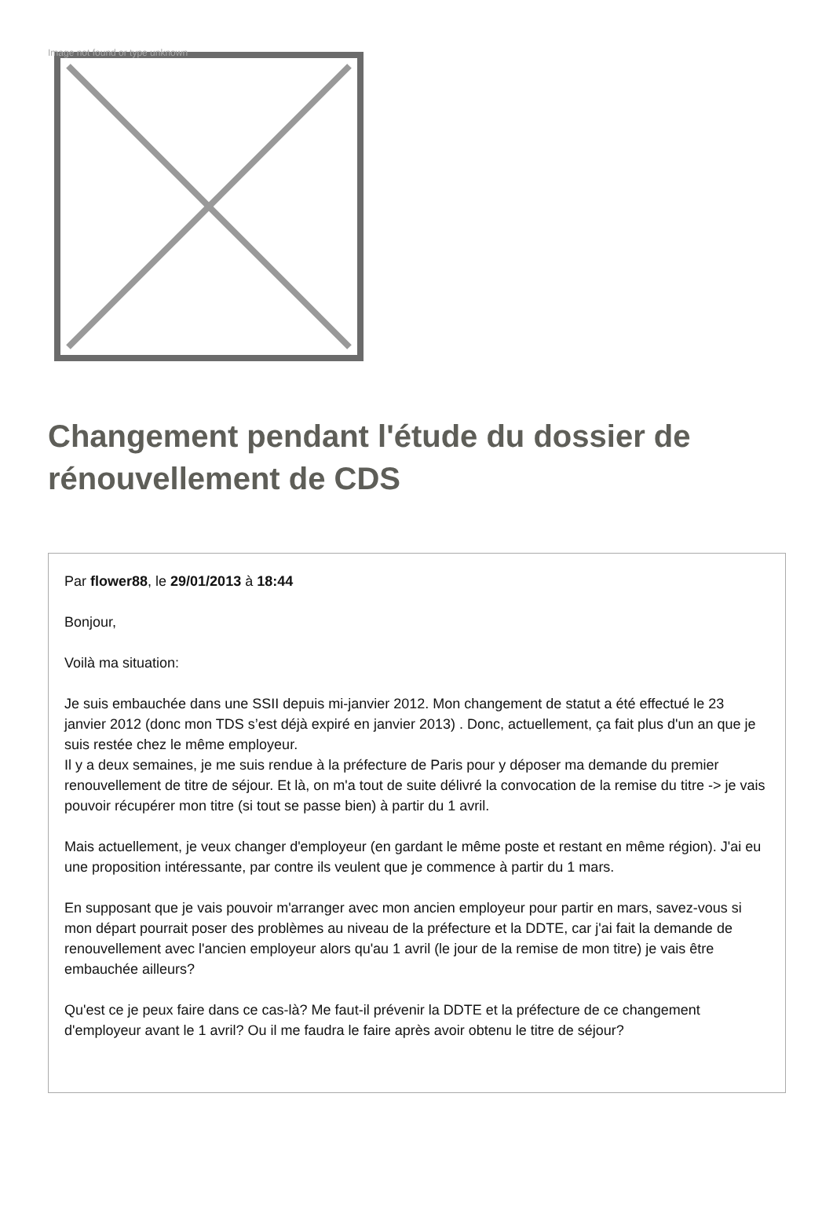Image not found or type unknown
Changement pendant l'étude du dossier de rénouvellement de CDS
Par flower88, le 29/01/2013 à 18:44
Bonjour,
Voilà ma situation:
Je suis embauchée dans une SSII depuis mi-janvier 2012. Mon changement de statut a été effectué le 23 janvier 2012 (donc mon TDS s’est déjà expiré en janvier 2013) . Donc, actuellement, ça fait plus d'un an que je suis restée chez le même employeur.
Il y a deux semaines, je me suis rendue à la préfecture de Paris pour y déposer ma demande du premier renouvellement de titre de séjour. Et là, on m'a tout de suite délivré la convocation de la remise du titre -> je vais pouvoir récupérer mon titre (si tout se passe bien) à partir du 1 avril.
Mais actuellement, je veux changer d'employeur (en gardant le même poste et restant en même région). J'ai eu une proposition intéressante, par contre ils veulent que je commence à partir du 1 mars.
En supposant que je vais pouvoir m'arranger avec mon ancien employeur pour partir en mars, savez-vous si mon départ pourrait poser des problèmes au niveau de la préfecture et la DDTE, car j'ai fait la demande de renouvellement avec l'ancien employeur alors qu'au 1 avril (le jour de la remise de mon titre) je vais être embauchée ailleurs?
Qu'est ce je peux faire dans ce cas-là? Me faut-il prévenir la DDTE et la préfecture de ce changement d'employeur avant le 1 avril? Ou il me faudra le faire après avoir obtenu le titre de séjour?